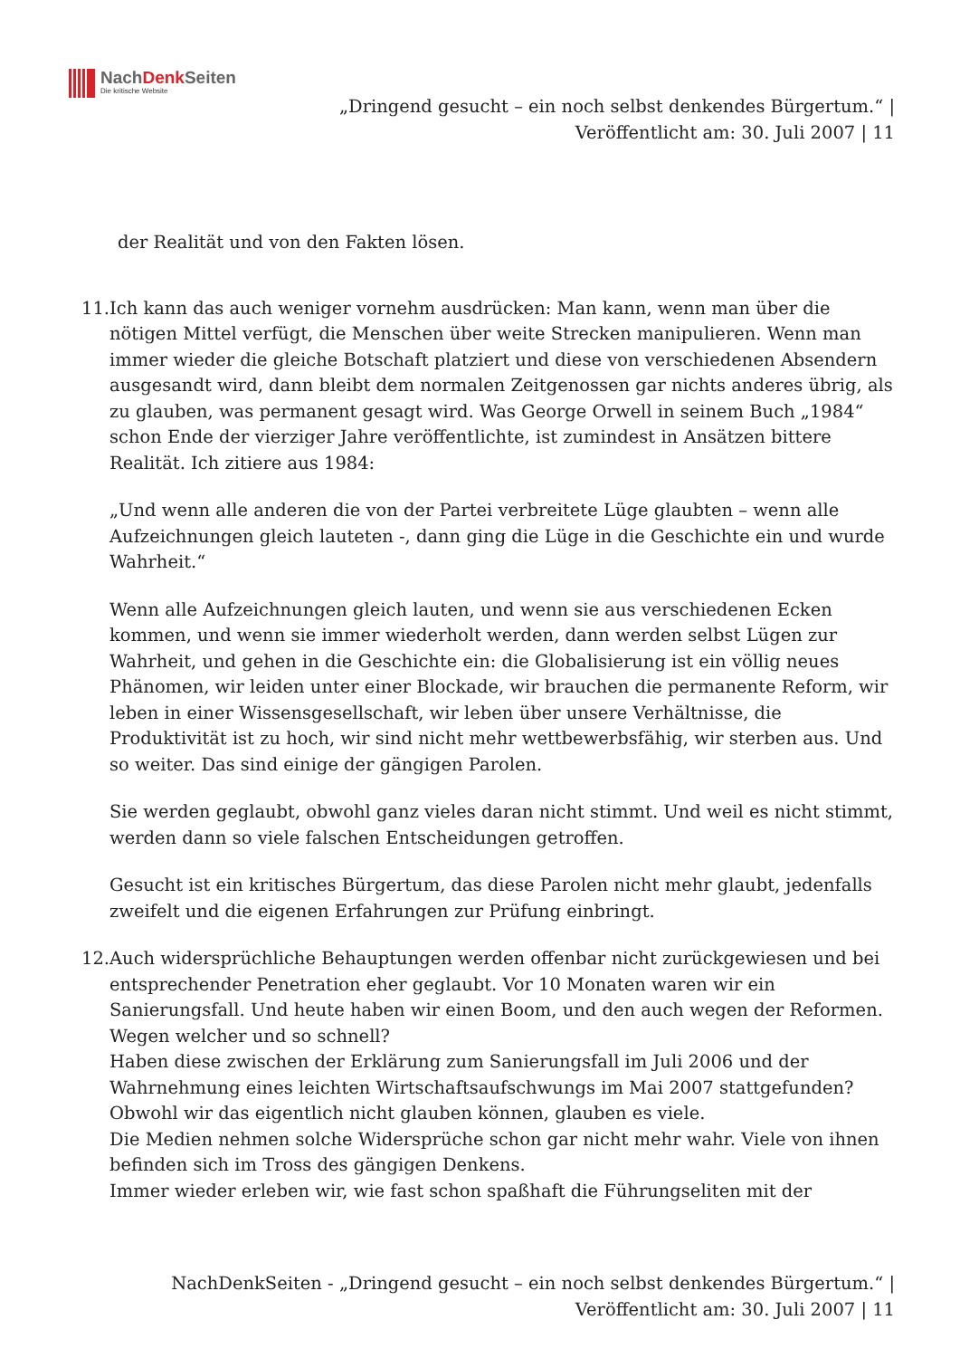NachDenk Seiten
Die kritische Website
„Dringend gesucht – ein noch selbst denkendes Bürgertum.“ |
Veröffentlicht am: 30. Juli 2007 | 11
der Realität und von den Fakten lösen.
11. Ich kann das auch weniger vornehm ausdrücken: Man kann, wenn man über die nötigen Mittel verfügt, die Menschen über weite Strecken manipulieren. Wenn man immer wieder die gleiche Botschaft platziert und diese von verschiedenen Absendern ausgesandt wird, dann bleibt dem normalen Zeitgenossen gar nichts anderes übrig, als zu glauben, was permanent gesagt wird. Was George Orwell in seinem Buch „1984“ schon Ende der vierziger Jahre veröffentlichte, ist zumindest in Ansätzen bittere Realität. Ich zitiere aus 1984:
„Und wenn alle anderen die von der Partei verbreitete Lüge glaubten – wenn alle Aufzeichnungen gleich lauteten -, dann ging die Lüge in die Geschichte ein und wurde Wahrheit.“
Wenn alle Aufzeichnungen gleich lauten, und wenn sie aus verschiedenen Ecken kommen, und wenn sie immer wiederholt werden, dann werden selbst Lügen zur Wahrheit, und gehen in die Geschichte ein: die Globalisierung ist ein völlig neues Phänomen, wir leiden unter einer Blockade, wir brauchen die permanente Reform, wir leben in einer Wissensgesellschaft, wir leben über unsere Verhältnisse, die Produktivität ist zu hoch, wir sind nicht mehr wettbewerbsfähig, wir sterben aus. Und so weiter. Das sind einige der gängigen Parolen.
Sie werden geglaubt, obwohl ganz vieles daran nicht stimmt. Und weil es nicht stimmt, werden dann so viele falschen Entscheidungen getroffen.
Gesucht ist ein kritisches Bürgertum, das diese Parolen nicht mehr glaubt, jedenfalls zweifelt und die eigenen Erfahrungen zur Prüfung einbringt.
12. Auch widersprüchliche Behauptungen werden offenbar nicht zurückgewiesen und bei entsprechender Penetration eher geglaubt. Vor 10 Monaten waren wir ein Sanierungsfall. Und heute haben wir einen Boom, und den auch wegen der Reformen. Wegen welcher und so schnell?
Haben diese zwischen der Erklärung zum Sanierungsfall im Juli 2006 und der Wahrnehmung eines leichten Wirtschaftsaufschwungs im Mai 2007 stattgefunden? Obwohl wir das eigentlich nicht glauben können, glauben es viele.
Die Medien nehmen solche Widersprüche schon gar nicht mehr wahr. Viele von ihnen befinden sich im Tross des gängigen Denkens.
Immer wieder erleben wir, wie fast schon spaßhaft die Führungseliten mit der
NachDenkSeiten - „Dringend gesucht – ein noch selbst denkendes Bürgertum.“ |
Veröffentlicht am: 30. Juli 2007 | 11